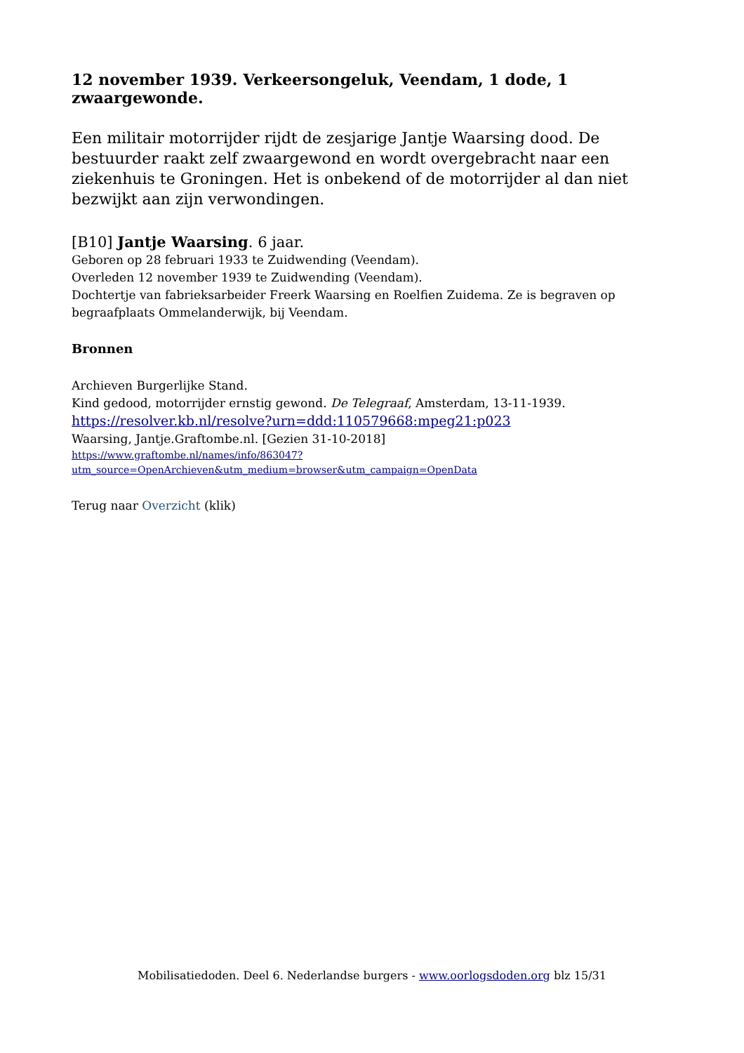12 november 1939. Verkeersongeluk, Veendam, 1 dode, 1 zwaargewonde.
Een militair motorrijder rijdt de zesjarige Jantje Waarsing dood. De bestuurder raakt zelf zwaargewond en wordt overgebracht naar een ziekenhuis te Groningen. Het is onbekend of de motorrijder al dan niet bezwijkt aan zijn verwondingen.
[B10] Jantje Waarsing. 6 jaar.
Geboren op 28 februari 1933 te Zuidwending (Veendam).
Overleden 12 november 1939 te Zuidwending (Veendam).
Dochtertje van fabrieksarbeider Freerk Waarsing en Roelfien Zuidema. Ze is begraven op begraafplaats Ommelanderwijk, bij Veendam.
Bronnen
Archieven Burgerlijke Stand.
Kind gedood, motorrijder ernstig gewond. De Telegraaf, Amsterdam, 13-11-1939.
https://resolver.kb.nl/resolve?urn=ddd:110579668:mpeg21:p023
Waarsing, Jantje.Graftombe.nl. [Gezien 31-10-2018]
https://www.graftombe.nl/names/info/863047?
utm_source=OpenArchieven&utm_medium=browser&utm_campaign=OpenData
Terug naar Overzicht (klik)
Mobilisatiedoden. Deel 6. Nederlandse burgers - www.oorlogsdoden.org blz 15/31